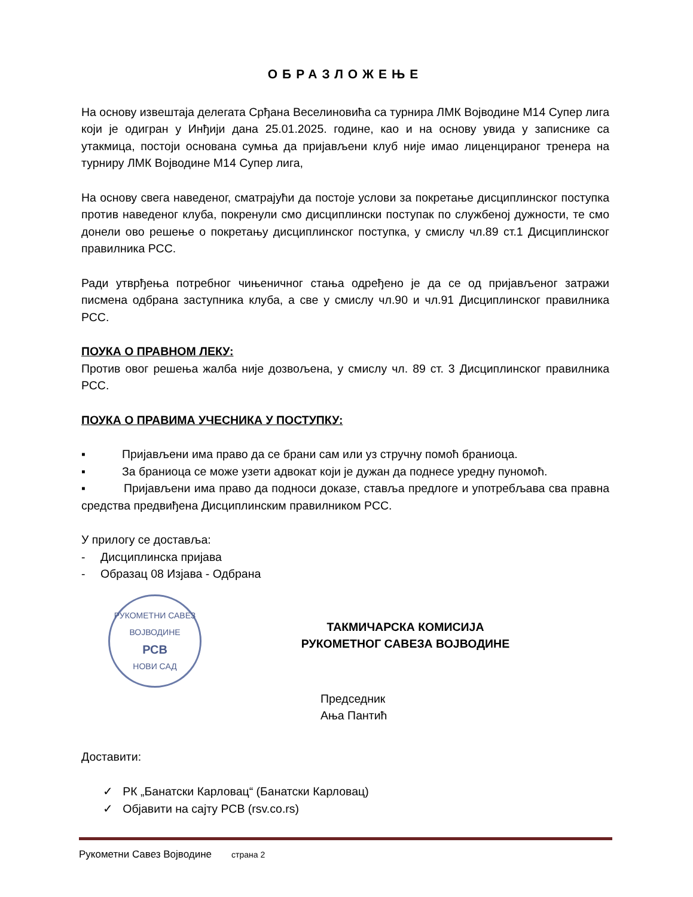ОБРАЗЛОЖЕЊЕ
На основу извештаја делегата Срђана Веселиновића са турнира ЛМК Војводине М14 Супер лига који је одигран у Инђији дана 25.01.2025. године, као и на основу увида у записнике са утакмица, постоји основана сумња да пријављени клуб није имао лиценцираног тренера на турниру ЛМК Војводине М14 Супер лига,
На основу свега наведеног, сматрајући да постоје услови за покретање дисциплинског поступка против наведеног клуба, покренули смо дисциплински поступак по службеној дужности, те смо донели ово решење о покретању дисциплинског поступка, у смислу чл.89 ст.1 Дисциплинског правилника РСС.
Ради утврђења потребног чињеничног стања одређено је да се од пријављеног затражи писмена одбрана заступника клуба, а све у смислу чл.90 и чл.91 Дисциплинског правилника РСС.
ПОУКА О ПРАВНОМ ЛЕКУ:
Против овог решења жалба није дозвољена, у смислу чл. 89 ст. 3 Дисциплинског правилника РСС.
ПОУКА О ПРАВИМА УЧЕСНИКА У ПОСТУПКУ:
▪ Пријављени има право да се брани сам или уз стручну помоћ браниоца.
▪ За браниоца се може узети адвокат који је дужан да поднесе уредну пуномоћ.
▪ Пријављени има право да подноси доказе, ставља предлоге и употребљава сва правна средства предвиђена Дисциплинским правилником РСС.
У прилогу се доставља:
- Дисциплинска пријава
- Образац 08 Изјава - Одбрана
РУКОМЕТНИ САВЕЗ ВОЈВОДИНЕ
РСВ
НОВИ САД
ТАКМИЧАРСКА КОМИСИЈА
РУКОМЕТНОГ САВЕЗА ВОЈВОДИНЕ
Председник
Ања Пантић
Доставити:
✓ РК „Банатски Карловац“ (Банатски Карловац)
✓ Објавити на сајту РСВ (rsv.co.rs)
Рукометни Савез Војводине страна 2